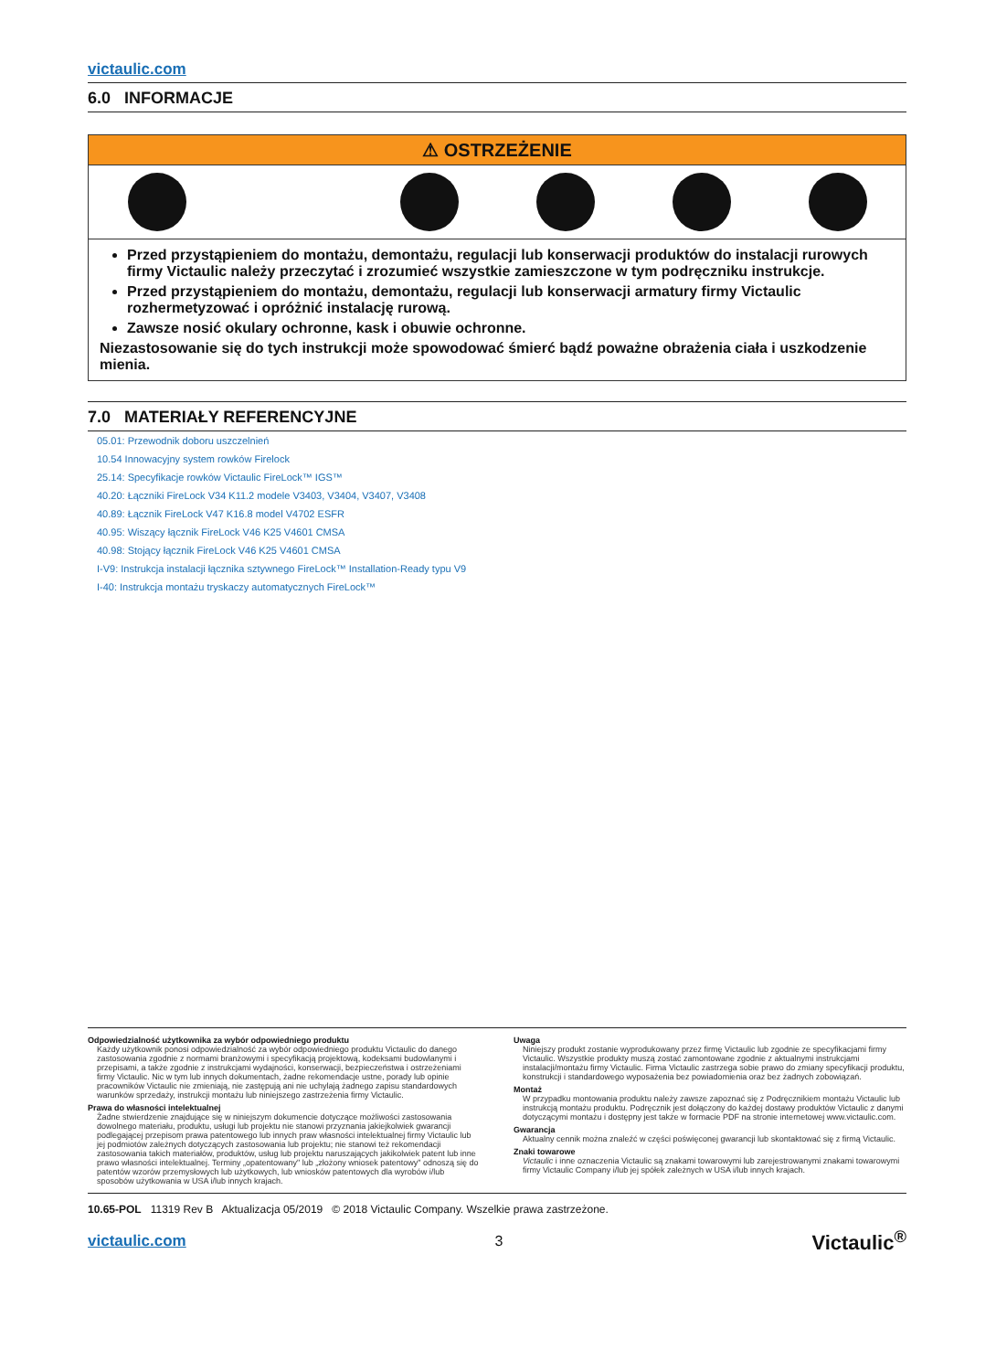victaulic.com
6.0 INFORMACJE
⚠ OSTRZEŻENIE
Przed przystąpieniem do montażu, demontażu, regulacji lub konserwacji produktów do instalacji rurowych firmy Victaulic należy przeczytać i zrozumieć wszystkie zamieszczone w tym podręczniku instrukcje.
Przed przystąpieniem do montażu, demontażu, regulacji lub konserwacji armatury firmy Victaulic rozhermetyzować i opróżnić instalację rurową.
Zawsze nosić okulary ochronne, kask i obuwie ochronne.
Niezastosowanie się do tych instrukcji może spowodować śmierć bądź poważne obrażenia ciała i uszkodzenie mienia.
7.0 MATERIAŁY REFERENCYJNE
05.01: Przewodnik doboru uszczelnień
10.54 Innowacyjny system rowków Firelock
25.14: Specyfikacje rowków Victaulic FireLock™ IGS™
40.20: Łączniki FireLock V34 K11.2 modele V3403, V3404, V3407, V3408
40.89: Łącznik FireLock V47 K16.8 model V4702 ESFR
40.95: Wiszący łącznik FireLock V46 K25 V4601 CMSA
40.98: Stojący łącznik FireLock V46 K25 V4601 CMSA
I-V9: Instrukcja instalacji łącznika sztywnego FireLock™ Installation-Ready typu V9
I-40: Instrukcja montażu tryskaczy automatycznych FireLock™
Odpowiedzialność użytkownika za wybór odpowiedniego produktu
Każdy użytkownik ponosi odpowiedzialność za wybór odpowiedniego produktu Victaulic do danego zastosowania zgodnie z normami branżowymi i specyfikacją projektową, kodeksami budowlanymi i przepisami, a także zgodnie z instrukcjami wydajności, konserwacji, bezpieczeństwa i ostrzeżeniami firmy Victaulic. Nic w tym lub innych dokumentach, żadne rekomendacje ustne, porady lub opinie pracowników Victaulic nie zmieniają, nie zastępują ani nie uchylają żadnego zapisu standardowych warunków sprzedaży, instrukcji montażu lub niniejszego zastrzeżenia firmy Victaulic.
Prawa do własności intelektualnej
Żadne stwierdzenie znajdujące się w niniejszym dokumencie dotyczące możliwości zastosowania dowolnego materiału, produktu, usługi lub projektu nie stanowi przyznania jakiejkolwiek gwarancji podlegającej przepisom prawa patentowego lub innych praw własności intelektualnej firmy Victaulic lub jej podmiotów zależnych dotyczących zastosowania lub projektu; nie stanowi też rekomendacji zastosowania takich materiałów, produktów, usług lub projektu naruszających jakikolwiek patent lub inne prawo własności intelektualnej. Terminy „opatentowany" lub „złożony wniosek patentowy" odnoszą się do patentów wzorów przemysłowych lub użytkowych, lub wniosków patentowych dla wyrobów i/lub sposobów użytkowania w USA i/lub innych krajach.
Uwaga
Niniejszy produkt zostanie wyprodukowany przez firmę Victaulic lub zgodnie ze specyfikacjami firmy Victaulic. Wszystkie produkty muszą zostać zamontowane zgodnie z aktualnymi instrukcjami instalacji/montażu firmy Victaulic. Firma Victaulic zastrzega sobie prawo do zmiany specyfikacji produktu, konstrukcji i standardowego wyposażenia bez powiadomienia oraz bez żadnych zobowiązań.
Montaż
W przypadku montowania produktu należy zawsze zapoznać się z Podręcznikiem montażu Victaulic lub instrukcją montażu produktu. Podręcznik jest dołączony do każdej dostawy produktów Victaulic z danymi dotyczącymi montażu i dostępny jest także w formacie PDF na stronie internetowej www.victaulic.com.
Gwarancja
Aktualny cennik można znaleźć w części poświęconej gwarancji lub skontaktować się z firmą Victaulic.
Znaki towarowe
Victaulic i inne oznaczenia Victaulic są znakami towarowymi lub zarejestrowanymi znakami towarowymi firmy Victaulic Company i/lub jej spółek zależnych w USA i/lub innych krajach.
10.65-POL 11319 Rev B Aktualizacja 05/2019 © 2018 Victaulic Company. Wszelkie prawa zastrzeżone.
victaulic.com 3 Victaulic<sup>®</sup>